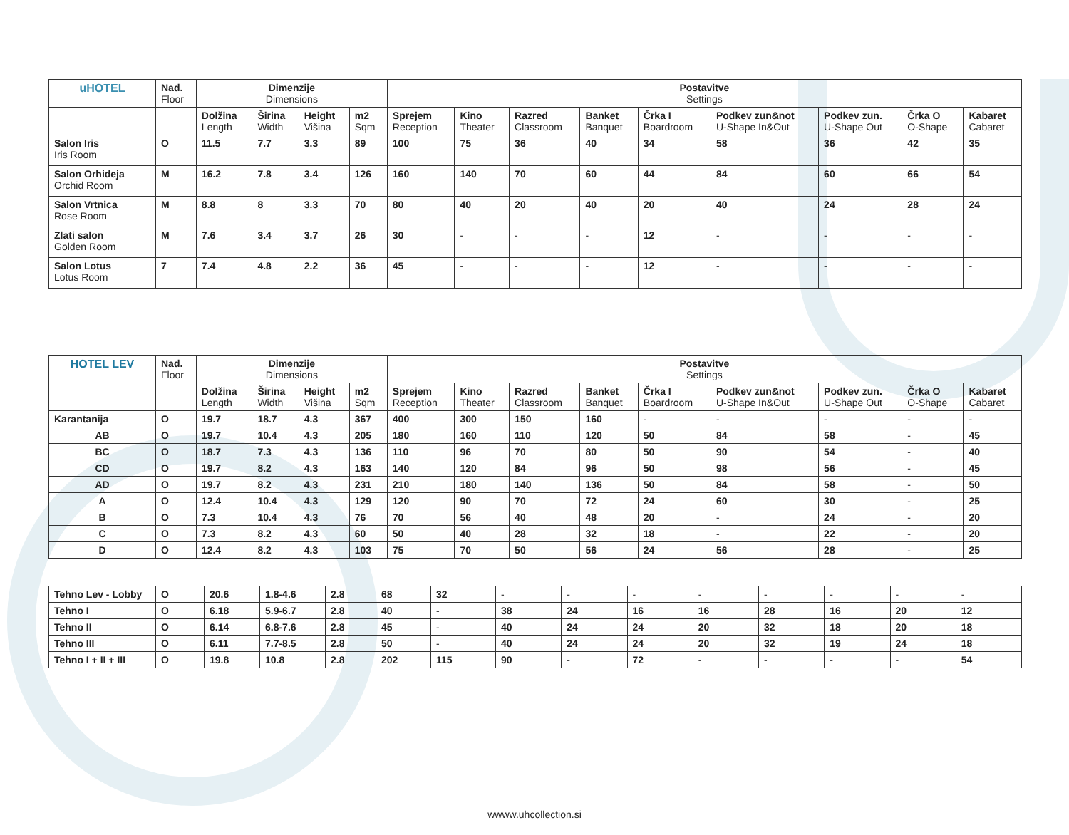| uHOTEL | Nad. Floor | Dimenzije Dimensions | | | | Postavitve Settings | | | | | | | | |
| --- | --- | --- | --- | --- | --- | --- | --- | --- | --- | --- | --- | --- | --- | --- |
| | | Dolžina Length | Širina Width | Height Višina | m2 Sqm | Sprejem Reception | Kino Theater | Razred Classroom | Banket Banquet | Črka I Boardroom | Podkev zun&not U-Shape In&Out | Podkev zun. U-Shape Out | Črka O O-Shape | Kabaret Cabaret |
| Salon Iris Iris Room | O | 11.5 | 7.7 | 3.3 | 89 | 100 | 75 | 36 | 40 | 34 | 58 | 36 | 42 | 35 |
| Salon Orhideja Orchid Room | M | 16.2 | 7.8 | 3.4 | 126 | 160 | 140 | 70 | 60 | 44 | 84 | 60 | 66 | 54 |
| Salon Vrtnica Rose Room | M | 8.8 | 8 | 3.3 | 70 | 80 | 40 | 20 | 40 | 20 | 40 | 24 | 28 | 24 |
| Zlati salon Golden Room | M | 7.6 | 3.4 | 3.7 | 26 | 30 | - | - | - | 12 | - | - | - | - |
| Salon Lotus Lotus Room | 7 | 7.4 | 4.8 | 2.2 | 36 | 45 | - | - | - | 12 | - | - | - | - |
| HOTEL LEV | Nad. Floor | Dimenzije Dimensions | | | | Postavitve Settings | | | | | | | | |
| --- | --- | --- | --- | --- | --- | --- | --- | --- | --- | --- | --- | --- | --- | --- |
| | | Dolžina Length | Širina Width | Height Višina | m2 Sqm | Sprejem Reception | Kino Theater | Razred Classroom | Banket Banquet | Črka I Boardroom | Podkev zun&not U-Shape In&Out | Podkev zun. U-Shape Out | Črka O O-Shape | Kabaret Cabaret |
| Karantanija | O | 19.7 | 18.7 | 4.3 | 367 | 400 | 300 | 150 | 160 | - | - | - | - | - |
| AB | O | 19.7 | 10.4 | 4.3 | 205 | 180 | 160 | 110 | 120 | 50 | 84 | 58 | - | 45 |
| BC | O | 18.7 | 7.3 | 4.3 | 136 | 110 | 96 | 70 | 80 | 50 | 90 | 54 | - | 40 |
| CD | O | 19.7 | 8.2 | 4.3 | 163 | 140 | 120 | 84 | 96 | 50 | 98 | 56 | - | 45 |
| AD | O | 19.7 | 8.2 | 4.3 | 231 | 210 | 180 | 140 | 136 | 50 | 84 | 58 | - | 50 |
| A | O | 12.4 | 10.4 | 4.3 | 129 | 120 | 90 | 70 | 72 | 24 | 60 | 30 | - | 25 |
| B | O | 7.3 | 10.4 | 4.3 | 76 | 70 | 56 | 40 | 48 | 20 | - | 24 | - | 20 |
| C | O | 7.3 | 8.2 | 4.3 | 60 | 50 | 40 | 28 | 32 | 18 | - | 22 | - | 20 |
| D | O | 12.4 | 8.2 | 4.3 | 103 | 75 | 70 | 50 | 56 | 24 | 56 | 28 | - | 25 |
| Tehno Lev - Lobby | O | 20.6 | 1.8-4.6 | 2.8 | 68 | 32 | - | - | - | - | - | - | - | - |
| Tehno I | O | 6.18 | 5.9-6.7 | 2.8 | 40 | - | 38 | 24 | 16 | 16 | 28 | 16 | 20 | 12 |
| Tehno II | O | 6.14 | 6.8-7.6 | 2.8 | 45 | - | 40 | 24 | 24 | 20 | 32 | 18 | 20 | 18 |
| Tehno III | O | 6.11 | 7.7-8.5 | 2.8 | 50 | - | 40 | 24 | 24 | 20 | 32 | 19 | 24 | 18 |
| Tehno I + II + III | O | 19.8 | 10.8 | 2.8 | 202 | 115 | 90 | - | 72 | - | - | - | - | 54 |
wwww.uhcollection.si